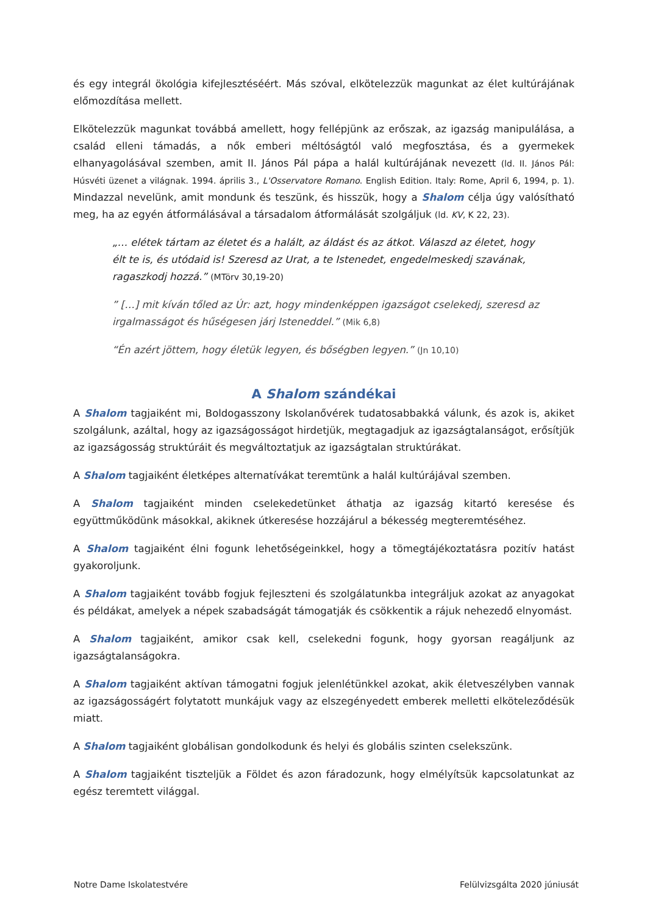és egy integrál ökológia kifejlesztéséért. Más szóval, elkötelezzük magunkat az élet kultúrájának előmozdítása mellett.
Elkötelezzük magunkat továbbá amellett, hogy fellépjünk az erőszak, az igazság manipulálása, a család elleni támadás, a nők emberi méltóságtól való megfosztása, és a gyermekek elhanyagolásával szemben, amit II. János Pál pápa a halál kultúrájának nevezett (ld. II. János Pál: Húsvéti üzenet a világnak. 1994. április 3., L'Osservatore Romano. English Edition. Italy: Rome, April 6, 1994, p. 1). Mindazzal nevelünk, amit mondunk és teszünk, és hisszük, hogy a Shalom célja úgy valósítható meg, ha az egyén átformálásával a társadalom átformálását szolgáljuk (ld. KV, K 22, 23).
„… elétek tártam az életet és a halált, az áldást és az átkot. Válaszd az életet, hogy élt te is, és utódaid is! Szeresd az Urat, a te Istenedet, engedelmeskedj szavának, ragaszkodj hozzá.” (MTörv 30,19-20)
” […] mit kíván tőled az Úr: azt, hogy mindenképpen igazságot cselekedj, szeresd az irgalmasságot és hűségesen járj Isteneddel.” (Mik 6,8)
“Én azért jöttem, hogy életük legyen, és bőségben legyen.” (Jn 10,10)
A Shalom szándékai
A Shalom tagjaiként mi, Boldogasszony Iskolanővérek tudatosabbakká válunk, és azok is, akiket szolgálunk, azáltal, hogy az igazságosságot hirdetjük, megtagadjuk az igazságtalanságot, erősítjük az igazságosság struktúráit és megváltoztatjuk az igazságtalan struktúrákat.
A Shalom tagjaiként életképes alternatívákat teremtünk a halál kultúrájával szemben.
A Shalom tagjaiként minden cselekedetünket áthatja az igazság kitartó keresése és együttműködünk másokkal, akiknek útkeresése hozzájárul a békesség megteremtéséhez.
A Shalom tagjaiként élni fogunk lehetőségeinkkel, hogy a tömegtájékoztatásra pozitív hatást gyakoroljunk.
A Shalom tagjaiként tovább fogjuk fejleszteni és szolgálatunkba integráljuk azokat az anyagokat és példákat, amelyek a népek szabadságát támogatják és csökkentik a rájuk nehezedő elnyomást.
A Shalom tagjaiként, amikor csak kell, cselekedni fogunk, hogy gyorsan reagáljunk az igazságtalanságokra.
A Shalom tagjaiként aktívan támogatni fogjuk jelenlétünkkel azokat, akik életveszélyben vannak az igazságosságért folytatott munkájuk vagy az elszegényedett emberek melletti elköteleződésük miatt.
A Shalom tagjaiként globálisan gondolkodunk és helyi és globális szinten cselekszünk.
A Shalom tagjaiként tiszteljük a Földet és azon fáradozunk, hogy elmélyítsük kapcsolatunkat az egész teremtett világgal.
Notre Dame Iskolatestvére Felülvizsgálta 2020 júniusát